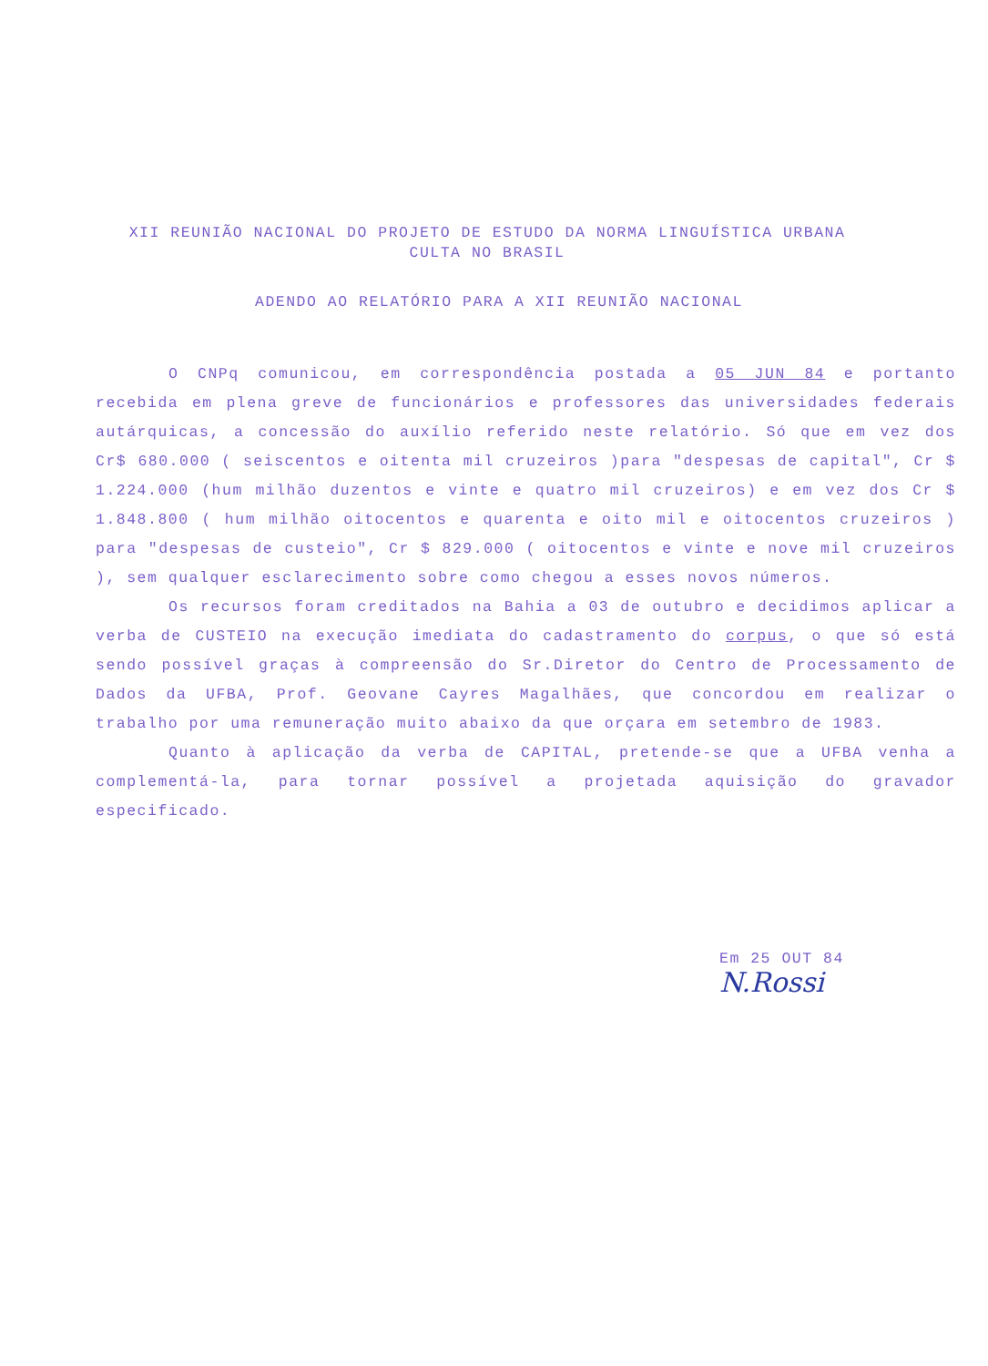XII REUNIÃO NACIONAL DO PROJETO DE ESTUDO DA NORMA LINGUÍSTICA URBANA
CULTA NO BRASIL
ADENDO AO RELATÓRIO PARA A XII REUNIÃO NACIONAL
O CNPq comunicou, em correspondência postada a 05 JUN 84 e portanto recebida em plena greve de funcionários e professores das universidades federais autárquicas, a concessão do auxílio referido neste relatório. Só que em vez dos Cr$ 680.000 ( seiscentos e oitenta mil cruzeiros )para "despesas de capital", Cr $ 1.224.000 (hum milhão duzentos e vinte e quatro mil cruzeiros) e em vez dos Cr $ 1.848.800 ( hum milhão oitocentos e quarenta e oito mil e oitocentos cruzeiros ) para "despesas de custeio", Cr $ 829.000 ( oitocentos e vinte e nove mil cruzeiros ), sem qualquer esclarecimento sobre como chegou a esses novos números.
Os recursos foram creditados na Bahia a 03 de outubro e decidimos aplicar a verba de CUSTEIO na execução imediata do cadastramento do corpus, o que só está sendo possível graças à compreensão do Sr.Diretor do Centro de Processamento de Dados da UFBA, Prof. Geovane Cayres Magalhães, que concordou em realizar o trabalho por uma remuneração muito abaixo da que orçara em setembro de 1983.
Quanto à aplicação da verba de CAPITAL, pretende-se que a UFBA venha a complementá-la, para tornar possível a projetada aquisição do gravador especificado.
Em 25 OUT 84
N.Rossi